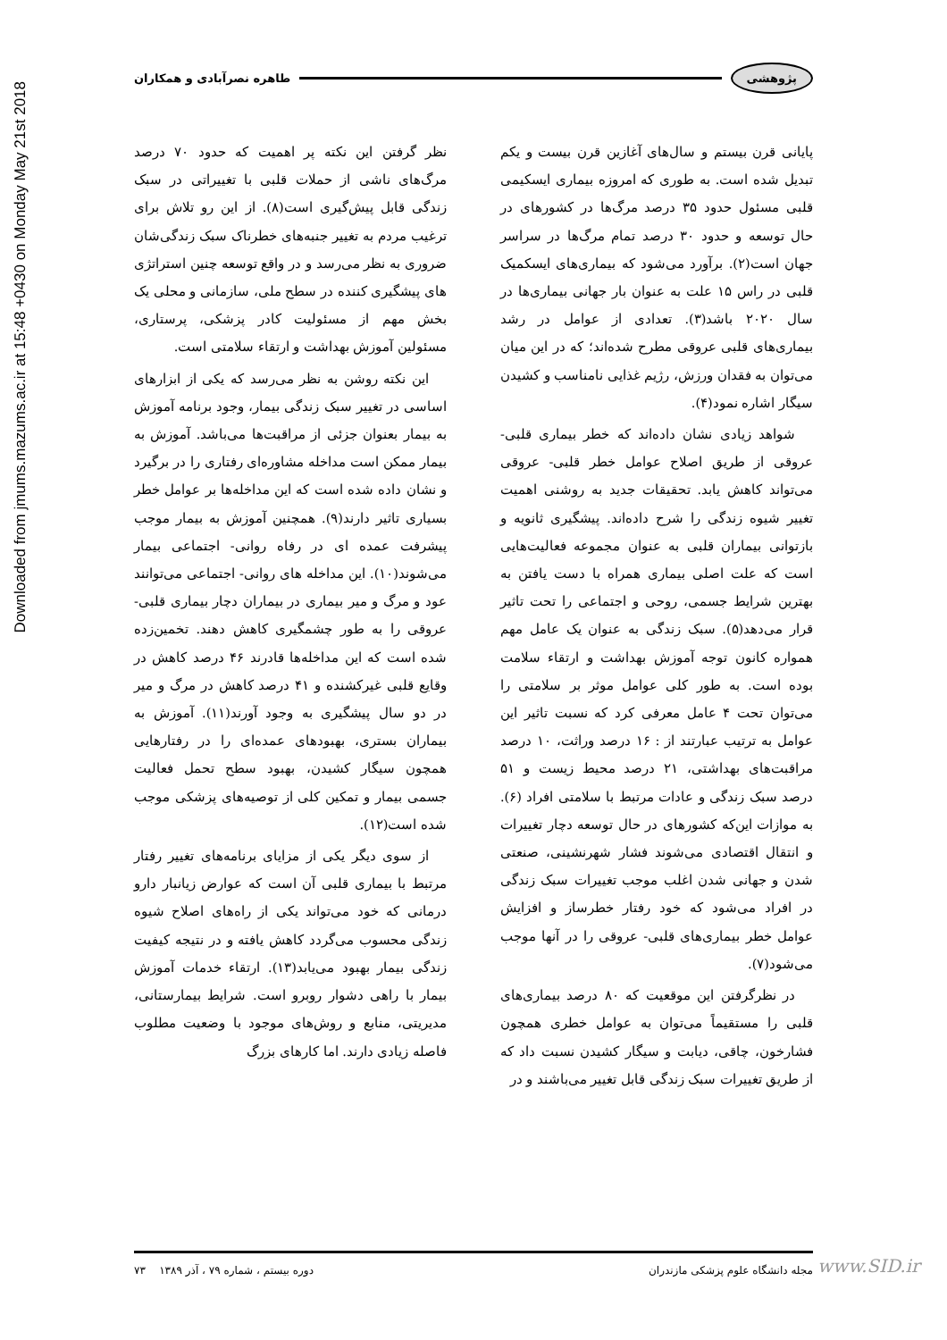Downloaded from jmums.mazums.ac.ir at 15:48 +0430 on Monday May 21st 2018
پژوهشی طاهره نصرآبادی و همکاران
پایانی قرن بیستم و سال‌های آغازین قرن بیست و یکم تبدیل شده است. به طوری که امروزه بیماری ایسکیمی قلبی مسئول حدود ۳۵ درصد مرگ‌ها در کشورهای در حال توسعه و حدود ۳۰ درصد تمام مرگ‌ها در سراسر جهان است(۲). برآورد می‌شود که بیماری‌های ایسکمیک قلبی در راس ۱۵ علت به عنوان بار جهانی بیماری‌ها در سال ۲۰۲۰ باشد(۳). تعدادی از عوامل در رشد بیماری‌های قلبی عروقی مطرح شده‌اند؛ که در این میان می‌توان به فقدان ورزش، رژیم غذایی نامناسب و کشیدن سیگار اشاره نمود(۴).
شواهد زیادی نشان داده‌اند که خطر بیماری قلبی- عروقی از طریق اصلاح عوامل خطر قلبی- عروقی می‌تواند کاهش یابد. تحقیقات جدید به روشنی اهمیت تغییر شیوه زندگی را شرح داده‌اند. پیشگیری ثانویه و بازتوانی بیماران قلبی به عنوان مجموعه فعالیت‌هایی است که علت اصلی بیماری همراه با دست یافتن به بهترین شرایط جسمی، روحی و اجتماعی را تحت تاثیر قرار می‌دهد(۵). سبک زندگی به عنوان یک عامل مهم همواره کانون توجه آموزش بهداشت و ارتقاء سلامت بوده است. به طور کلی عوامل موثر بر سلامتی را می‌توان تحت ۴ عامل معرفی کرد که نسبت تاثیر این عوامل به ترتیب عبارتند از : ۱۶ درصد وراثت، ۱۰ درصد مراقبت‌های بهداشتی، ۲۱ درصد محیط زیست و ۵۱ درصد سبک زندگی و عادات مرتبط با سلامتی افراد (۶). به موازات این‌که کشورهای در حال توسعه دچار تغییرات و انتقال اقتصادی می‌شوند فشار شهرنشینی، صنعتی شدن و جهانی شدن اغلب موجب تغییرات سبک زندگی در افراد می‌شود که خود رفتار خطرساز و افزایش عوامل خطر بیماری‌های قلبی- عروقی را در آنها موجب می‌شود(۷).
در نظرگرفتن این موقعیت که ۸۰ درصد بیماری‌های قلبی را مستقیماً می‌توان به عوامل خطری همچون فشارخون، چاقی، دیابت و سیگار کشیدن نسبت داد که از طریق تغییرات سبک زندگی قابل تغییر می‌باشند و در
نظر گرفتن این نکته پر اهمیت که حدود ۷۰ درصد مرگ‌های ناشی از حملات قلبی با تغییراتی در سبک زندگی قابل پیش‌گیری است(۸). از این رو تلاش برای ترغیب مردم به تغییر جنبه‌های خطرناک سبک زندگی‌شان ضروری به نظر می‌رسد و در واقع توسعه چنین استراتژی های پیشگیری کننده در سطح ملی، سازمانی و محلی یک بخش مهم از مسئولیت کادر پزشکی، پرستاری، مسئولین آموزش بهداشت و ارتقاء سلامتی است.
این نکته روشن به نظر می‌رسد که یکی از ابزارهای اساسی در تغییر سبک زندگی بیمار، وجود برنامه آموزش به بیمار بعنوان جزئی از مراقبت‌ها می‌باشد. آموزش به بیمار ممکن است مداخله مشاوره‌ای رفتاری را در برگیرد و نشان داده شده است که این مداخله‌ها بر عوامل خطر بسیاری تاثیر دارند(۹). همچنین آموزش به بیمار موجب پیشرفت عمده ای در رفاه روانی- اجتماعی بیمار می‌شوند(۱۰). این مداخله های روانی- اجتماعی می‌توانند عود و مرگ و میر بیماری در بیماران دچار بیماری قلبی- عروقی را به طور چشمگیری کاهش دهند. تخمین‌زده شده است که این مداخله‌ها قادرند ۴۶ درصد کاهش در وقایع قلبی غیرکشنده و ۴۱ درصد کاهش در مرگ و میر در دو سال پیشگیری به وجود آورند(۱۱). آموزش به بیماران بستری، بهبودهای عمده‌ای را در رفتارهایی همچون سیگار کشیدن، بهبود سطح تحمل فعالیت جسمی بیمار و تمکین کلی از توصیه‌های پزشکی موجب شده است(۱۲).
از سوی دیگر یکی از مزایای برنامه‌های تغییر رفتار مرتبط با بیماری قلبی آن است که عوارض زیانبار دارو درمانی که خود می‌تواند یکی از راه‌های اصلاح شیوه زندگی محسوب می‌گردد کاهش یافته و در نتیجه کیفیت زندگی بیمار بهبود می‌یابد(۱۳). ارتقاء خدمات آموزش بیمار با راهی دشوار روبرو است. شرایط بیمارستانی، مدیریتی، منابع و روش‌های موجود با وضعیت مطلوب فاصله زیادی دارند. اما کارهای بزرگ
مجله دانشگاه علوم پزشکی مازندران دوره بیستم ، شماره ۷۹ ، آذر ۱۳۸۹ ۷۳ www.SID.ir